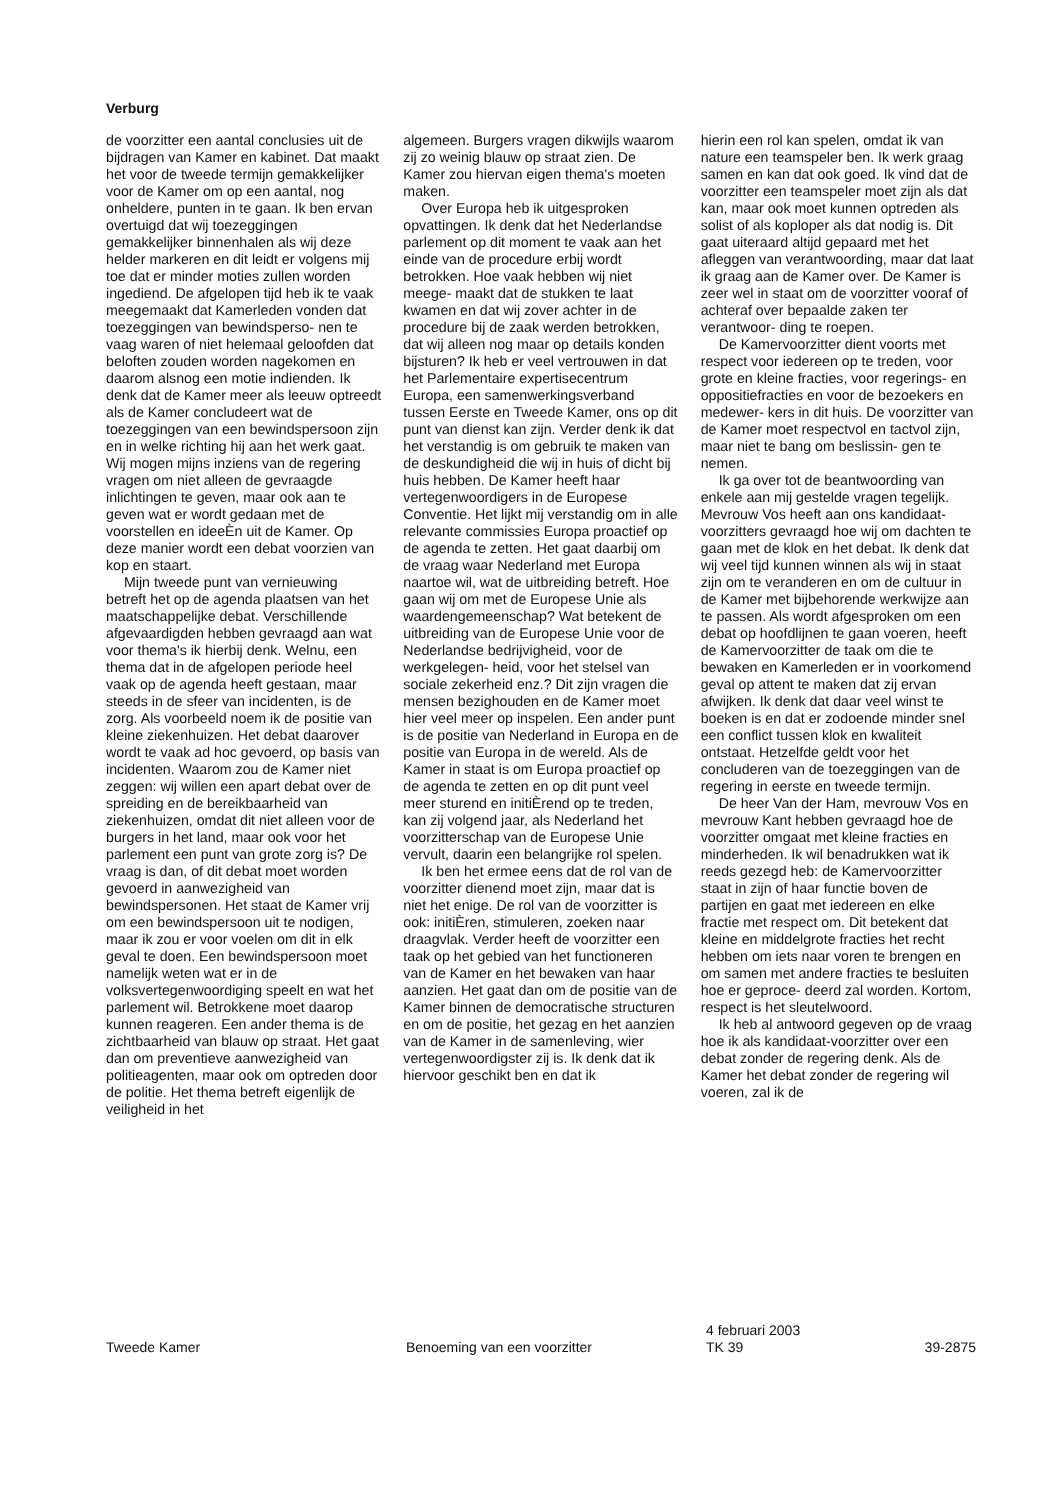Verburg
de voorzitter een aantal conclusies uit de bijdragen van Kamer en kabinet. Dat maakt het voor de tweede termijn gemakkelijker voor de Kamer om op een aantal, nog onheldere, punten in te gaan. Ik ben ervan overtuigd dat wij toezeggingen gemakkelijker binnenhalen als wij deze helder markeren en dit leidt er volgens mij toe dat er minder moties zullen worden ingediend. De afgelopen tijd heb ik te vaak meegemaakt dat Kamerleden vonden dat toezeggingen van bewindsperso- nen te vaag waren of niet helemaal geloofden dat beloften zouden worden nagekomen en daarom alsnog een motie indienden. Ik denk dat de Kamer meer als leeuw optreedt als de Kamer concludeert wat de toezeggingen van een bewindspersoon zijn en in welke richting hij aan het werk gaat. Wij mogen mijns inziens van de regering vragen om niet alleen de gevraagde inlichtingen te geven, maar ook aan te geven wat er wordt gedaan met de voorstellen en ideeÈn uit de Kamer. Op deze manier wordt een debat voorzien van kop en staart.
Mijn tweede punt van vernieuwing betreft het op de agenda plaatsen van het maatschappelijke debat. Verschillende afgevaardigden hebben gevraagd aan wat voor thema's ik hierbij denk. Welnu, een thema dat in de afgelopen periode heel vaak op de agenda heeft gestaan, maar steeds in de sfeer van incidenten, is de zorg. Als voorbeeld noem ik de positie van kleine ziekenhuizen. Het debat daarover wordt te vaak ad hoc gevoerd, op basis van incidenten. Waarom zou de Kamer niet zeggen: wij willen een apart debat over de spreiding en de bereikbaarheid van ziekenhuizen, omdat dit niet alleen voor de burgers in het land, maar ook voor het parlement een punt van grote zorg is? De vraag is dan, of dit debat moet worden gevoerd in aanwezigheid van bewindspersonen. Het staat de Kamer vrij om een bewindspersoon uit te nodigen, maar ik zou er voor voelen om dit in elk geval te doen. Een bewindspersoon moet namelijk weten wat er in de volksvertegenwoordiging speelt en wat het parlement wil. Betrokkene moet daarop kunnen reageren. Een ander thema is de zichtbaarheid van blauw op straat. Het gaat dan om preventieve aanwezigheid van politieagenten, maar ook om optreden door de politie. Het thema betreft eigenlijk de veiligheid in het
algemeen. Burgers vragen dikwijls waarom zij zo weinig blauw op straat zien. De Kamer zou hiervan eigen thema's moeten maken.
Over Europa heb ik uitgesproken opvattingen. Ik denk dat het Nederlandse parlement op dit moment te vaak aan het einde van de procedure erbij wordt betrokken. Hoe vaak hebben wij niet meege- maakt dat de stukken te laat kwamen en dat wij zover achter in de procedure bij de zaak werden betrokken, dat wij alleen nog maar op details konden bijsturen? Ik heb er veel vertrouwen in dat het Parlementaire expertisecentrum Europa, een samenwerkingsverband tussen Eerste en Tweede Kamer, ons op dit punt van dienst kan zijn. Verder denk ik dat het verstandig is om gebruik te maken van de deskundigheid die wij in huis of dicht bij huis hebben. De Kamer heeft haar vertegenwoordigers in de Europese Conventie. Het lijkt mij verstandig om in alle relevante commissies Europa proactief op de agenda te zetten. Het gaat daarbij om de vraag waar Nederland met Europa naartoe wil, wat de uitbreiding betreft. Hoe gaan wij om met de Europese Unie als waardengemeenschap? Wat betekent de uitbreiding van de Europese Unie voor de Nederlandse bedrijvigheid, voor de werkgelegen- heid, voor het stelsel van sociale zekerheid enz.? Dit zijn vragen die mensen bezighouden en de Kamer moet hier veel meer op inspelen. Een ander punt is de positie van Nederland in Europa en de positie van Europa in de wereld. Als de Kamer in staat is om Europa proactief op de agenda te zetten en op dit punt veel meer sturend en initiÈrend op te treden, kan zij volgend jaar, als Nederland het voorzitterschap van de Europese Unie vervult, daarin een belangrijke rol spelen.
Ik ben het ermee eens dat de rol van de voorzitter dienend moet zijn, maar dat is niet het enige. De rol van de voorzitter is ook: initiÈren, stimuleren, zoeken naar draagvlak. Verder heeft de voorzitter een taak op het gebied van het functioneren van de Kamer en het bewaken van haar aanzien. Het gaat dan om de positie van de Kamer binnen de democratische structuren en om de positie, het gezag en het aanzien van de Kamer in de samenleving, wier vertegenwoordigster zij is. Ik denk dat ik hiervoor geschikt ben en dat ik
hierin een rol kan spelen, omdat ik van nature een teamspeler ben. Ik werk graag samen en kan dat ook goed. Ik vind dat de voorzitter een teamspeler moet zijn als dat kan, maar ook moet kunnen optreden als solist of als koploper als dat nodig is. Dit gaat uiteraard altijd gepaard met het afleggen van verantwoording, maar dat laat ik graag aan de Kamer over. De Kamer is zeer wel in staat om de voorzitter vooraf of achteraf over bepaalde zaken ter verantwoor- ding te roepen.
De Kamervoorzitter dient voorts met respect voor iedereen op te treden, voor grote en kleine fracties, voor regerings- en oppositiefracties en voor de bezoekers en medewer- kers in dit huis. De voorzitter van de Kamer moet respectvol en tactvol zijn, maar niet te bang om beslissin- gen te nemen.
Ik ga over tot de beantwoording van enkele aan mij gestelde vragen tegelijk. Mevrouw Vos heeft aan ons kandidaat-voorzitters gevraagd hoe wij om dachten te gaan met de klok en het debat. Ik denk dat wij veel tijd kunnen winnen als wij in staat zijn om te veranderen en om de cultuur in de Kamer met bijbehorende werkwijze aan te passen. Als wordt afgesproken om een debat op hoofdlijnen te gaan voeren, heeft de Kamervoorzitter de taak om die te bewaken en Kamerleden er in voorkomend geval op attent te maken dat zij ervan afwijken. Ik denk dat daar veel winst te boeken is en dat er zodoende minder snel een conflict tussen klok en kwaliteit ontstaat. Hetzelfde geldt voor het concluderen van de toezeggingen van de regering in eerste en tweede termijn.
De heer Van der Ham, mevrouw Vos en mevrouw Kant hebben gevraagd hoe de voorzitter omgaat met kleine fracties en minderheden. Ik wil benadrukken wat ik reeds gezegd heb: de Kamervoorzitter staat in zijn of haar functie boven de partijen en gaat met iedereen en elke fractie met respect om. Dit betekent dat kleine en middelgrote fracties het recht hebben om iets naar voren te brengen en om samen met andere fracties te besluiten hoe er geproce- deerd zal worden. Kortom, respect is het sleutelwoord.
Ik heb al antwoord gegeven op de vraag hoe ik als kandidaat-voorzitter over een debat zonder de regering denk. Als de Kamer het debat zonder de regering wil voeren, zal ik de
Tweede Kamer Benoeming van een voorzitter
4 februari 2003
TK 39
39-2875